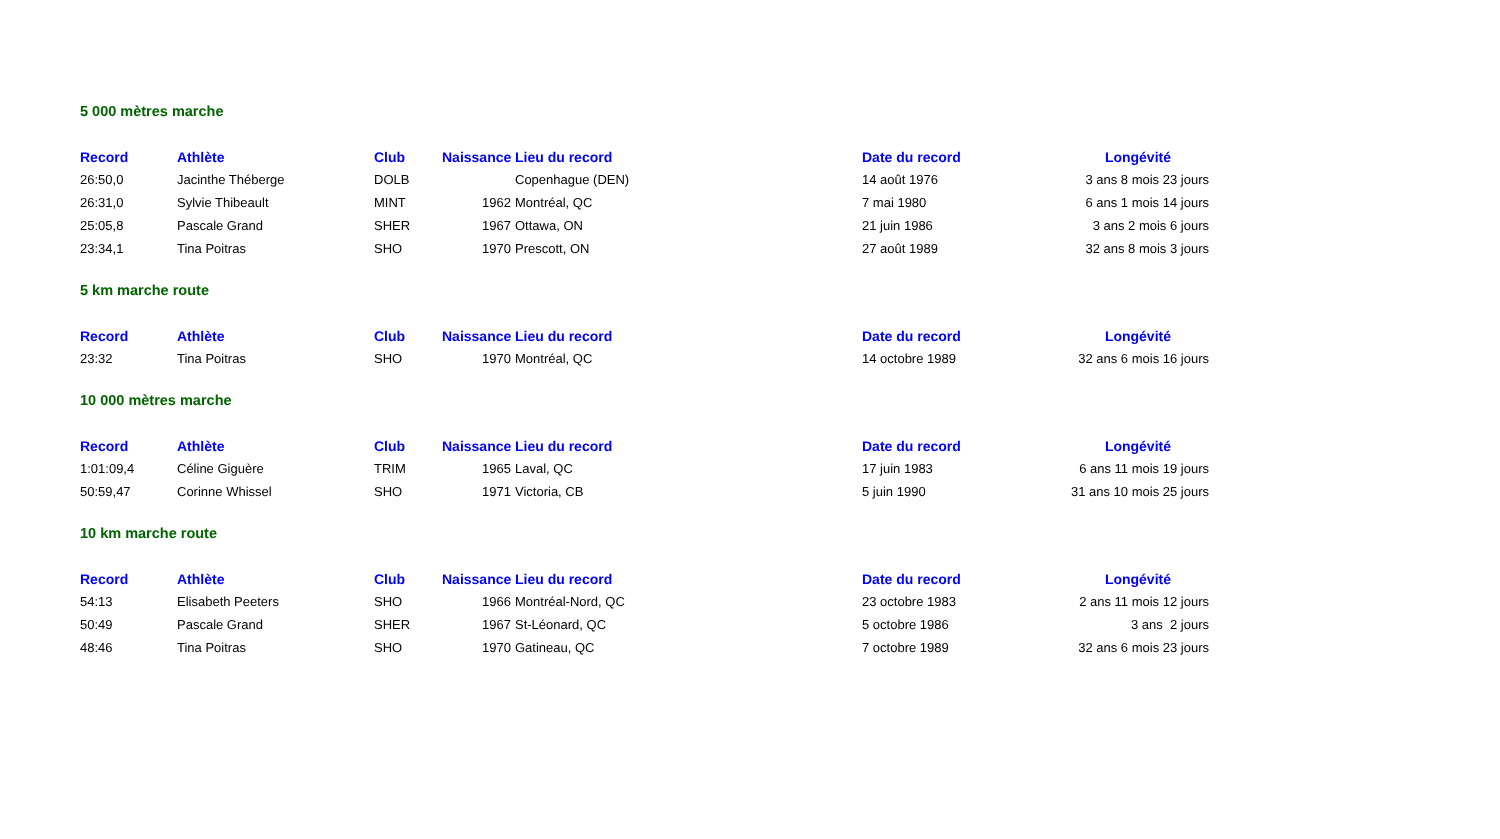5 000 mètres marche
| Record | Athlète | Club | Naissance | Lieu du record | Date du record | Longévité |
| --- | --- | --- | --- | --- | --- | --- |
| 26:50,0 | Jacinthe Théberge | DOLB | | Copenhague (DEN) | 14 août 1976 | 3 ans 8 mois 23 jours |
| 26:31,0 | Sylvie Thibeault | MINT | 1962 | Montréal, QC | 7 mai 1980 | 6 ans 1 mois 14 jours |
| 25:05,8 | Pascale Grand | SHER | 1967 | Ottawa, ON | 21 juin 1986 | 3 ans 2 mois 6 jours |
| 23:34,1 | Tina Poitras | SHO | 1970 | Prescott, ON | 27 août 1989 | 32 ans 8 mois 3 jours |
5 km marche route
| Record | Athlète | Club | Naissance | Lieu du record | Date du record | Longévité |
| --- | --- | --- | --- | --- | --- | --- |
| 23:32 | Tina Poitras | SHO | 1970 | Montréal, QC | 14 octobre 1989 | 32 ans 6 mois 16 jours |
10 000 mètres marche
| Record | Athlète | Club | Naissance | Lieu du record | Date du record | Longévité |
| --- | --- | --- | --- | --- | --- | --- |
| 1:01:09,4 | Céline Giguère | TRIM | 1965 | Laval, QC | 17 juin 1983 | 6 ans 11 mois 19 jours |
| 50:59,47 | Corinne Whissel | SHO | 1971 | Victoria, CB | 5 juin 1990 | 31 ans 10 mois 25 jours |
10 km marche route
| Record | Athlète | Club | Naissance | Lieu du record | Date du record | Longévité |
| --- | --- | --- | --- | --- | --- | --- |
| 54:13 | Elisabeth Peeters | SHO | 1966 | Montréal-Nord, QC | 23 octobre 1983 | 2 ans 11 mois 12 jours |
| 50:49 | Pascale Grand | SHER | 1967 | St-Léonard, QC | 5 octobre 1986 | 3 ans 2 jours |
| 48:46 | Tina Poitras | SHO | 1970 | Gatineau, QC | 7 octobre 1989 | 32 ans 6 mois 23 jours |